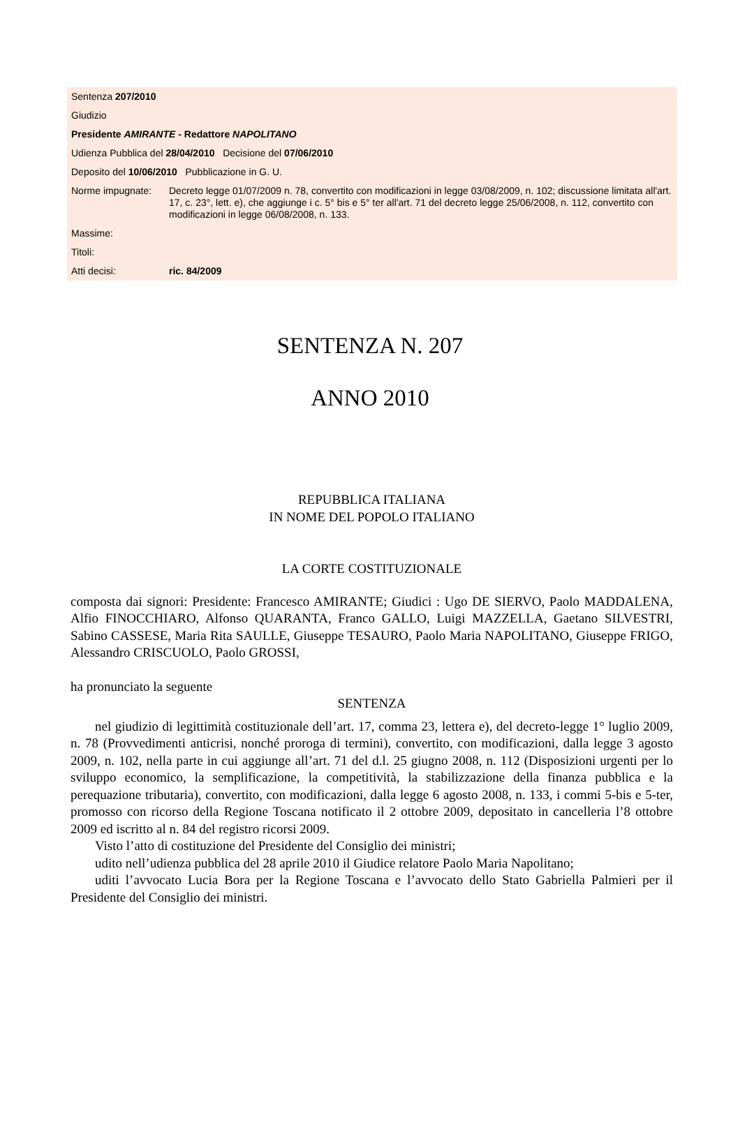| Sentenza 207/2010 | |
| Giudizio | |
| Presidente AMIRANTE - Redattore NAPOLITANO | |
| Udienza Pubblica del 28/04/2010 Decisione del 07/06/2010 | |
| Deposito del 10/06/2010 Pubblicazione in G. U. | |
| Norme impugnate: | Decreto legge 01/07/2009 n. 78, convertito con modificazioni in legge 03/08/2009, n. 102; discussione limitata all'art. 17, c. 23°, lett. e), che aggiunge i c. 5° bis e 5° ter all'art. 71 del decreto legge 25/06/2008, n. 112, convertito con modificazioni in legge 06/08/2008, n. 133. |
| Massime: | |
| Titoli: | |
| Atti decisi: | ric. 84/2009 |
SENTENZA N. 207
ANNO 2010
REPUBBLICA ITALIANA
IN NOME DEL POPOLO ITALIANO
LA CORTE COSTITUZIONALE
composta dai signori: Presidente: Francesco AMIRANTE; Giudici : Ugo DE SIERVO, Paolo MADDALENA, Alfio FINOCCHIARO, Alfonso QUARANTA, Franco GALLO, Luigi MAZZELLA, Gaetano SILVESTRI, Sabino CASSESE, Maria Rita SAULLE, Giuseppe TESAURO, Paolo Maria NAPOLITANO, Giuseppe FRIGO, Alessandro CRISCUOLO, Paolo GROSSI,
ha pronunciato la seguente
SENTENZA
nel giudizio di legittimità costituzionale dell’art. 17, comma 23, lettera e), del decreto-legge 1° luglio 2009, n. 78 (Provvedimenti anticrisi, nonché proroga di termini), convertito, con modificazioni, dalla legge 3 agosto 2009, n. 102, nella parte in cui aggiunge all’art. 71 del d.l. 25 giugno 2008, n. 112 (Disposizioni urgenti per lo sviluppo economico, la semplificazione, la competitività, la stabilizzazione della finanza pubblica e la perequazione tributaria), convertito, con modificazioni, dalla legge 6 agosto 2008, n. 133, i commi 5-bis e 5-ter, promosso con ricorso della Regione Toscana notificato il 2 ottobre 2009, depositato in cancelleria l’8 ottobre 2009 ed iscritto al n. 84 del registro ricorsi 2009.
Visto l’atto di costituzione del Presidente del Consiglio dei ministri;
udito nell’udienza pubblica del 28 aprile 2010 il Giudice relatore Paolo Maria Napolitano;
uditi l’avvocato Lucia Bora per la Regione Toscana e l’avvocato dello Stato Gabriella Palmieri per il Presidente del Consiglio dei ministri.